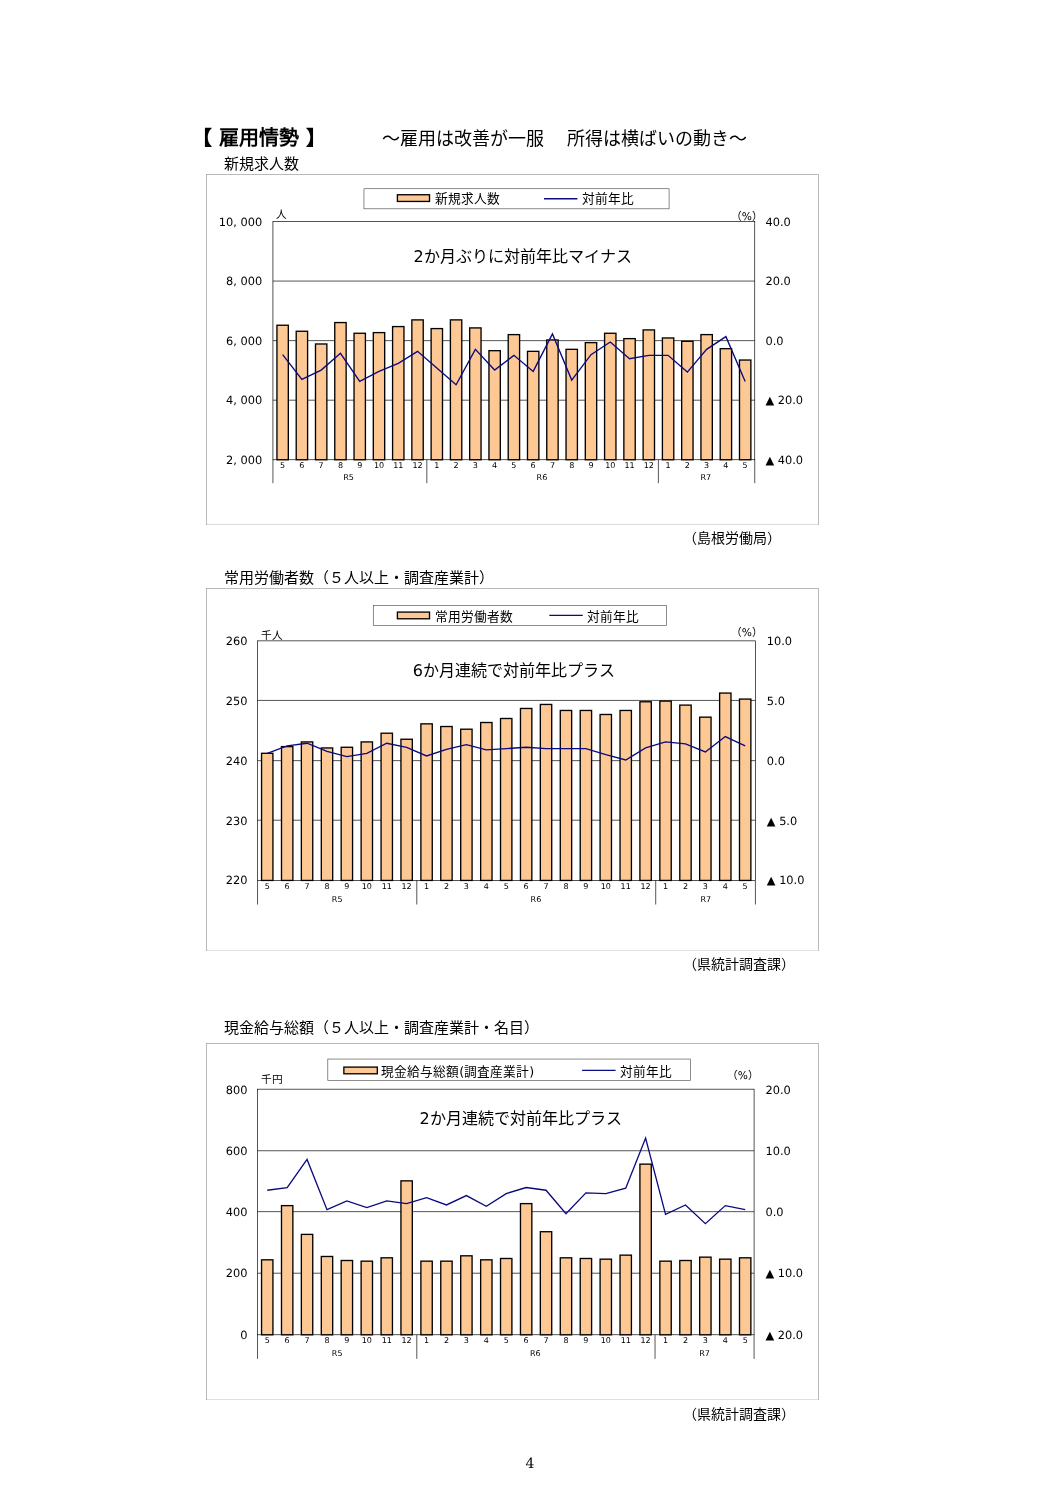【 雇用情勢 】 ～雇用は改善が一服　 所得は横ばいの動き～
新規求人数
新規求人数
対前年比
人
（%）
10, 000
8, 000
6, 000
4, 000
2, 000
40.0
20.0
0.0
▲ 20.0
▲ 40.0
2か月ぶりに対前年比マイナス
5
6
7
8
9
10
11
12
1
2
3
4
5
6
7
8
9
10
11
12
1
2
3
4
5
R5
R6
R7
（島根労働局）
常用労働者数（５人以上・調査産業計）
常用労働者数
対前年比
千人
（%）
260
250
240
230
220
10.0
5.0
0.0
▲ 5.0
▲ 10.0
6か月連続で対前年比プラス
5
6
7
8
9
10
11
12
1
2
3
4
5
6
7
8
9
10
11
12
1
2
3
4
5
R5
R6
R7
（県統計調査課）
現金給与総額（５人以上・調査産業計・名目）
現金給与総額(調査産業計)
対前年比
千円
（%）
800
600
400
200
0
20.0
10.0
0.0
▲ 10.0
▲ 20.0
2か月連続で対前年比プラス
5
6
7
8
9
10
11
12
1
2
3
4
5
6
7
8
9
10
11
12
1
2
3
4
5
R5
R6
R7
（県統計調査課）
4